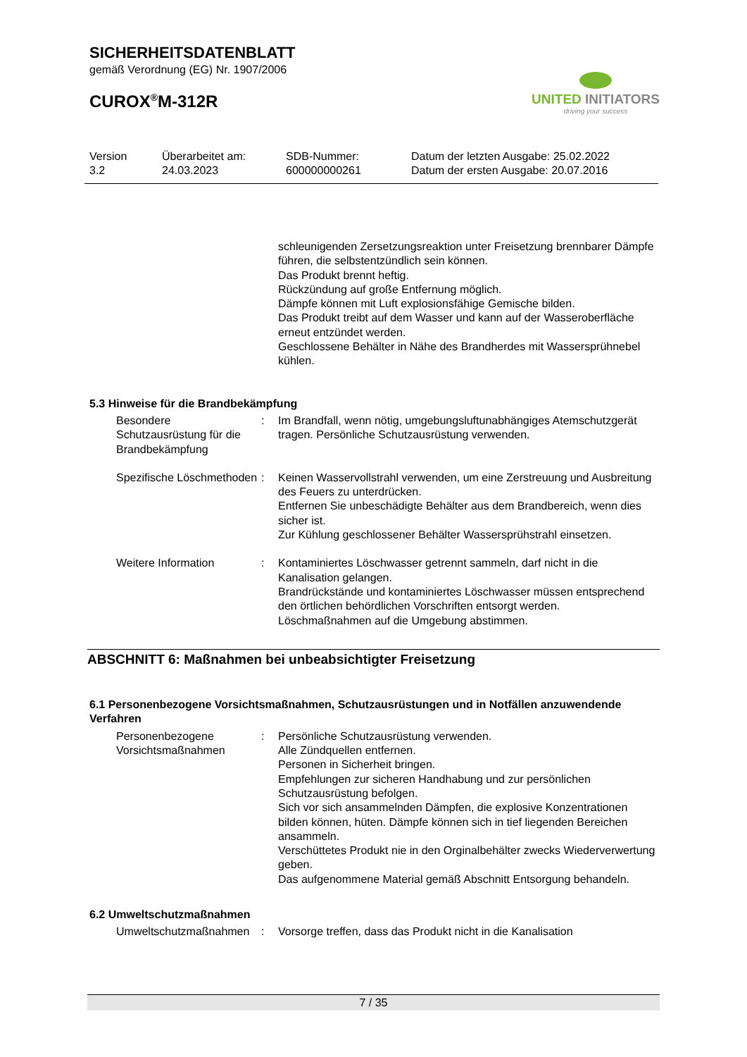SICHERHEITSDATENBLATT
gemäß Verordnung (EG) Nr. 1907/2006
CUROX<sup>®</sup>M-312R
UNITED INITIATORS
driving your success
Version
3.2
Überarbeitet am:
24.03.2023
SDB-Nummer:
600000000261
Datum der letzten Ausgabe: 25.02.2022
Datum der ersten Ausgabe: 20.07.2016
schleunigenden Zersetzungsreaktion unter Freisetzung brennbarer Dämpfe führen, die selbstentzündlich sein können.
Das Produkt brennt heftig.
Rückzündung auf große Entfernung möglich.
Dämpfe können mit Luft explosionsfähige Gemische bilden.
Das Produkt treibt auf dem Wasser und kann auf der Wasseroberfläche erneut entzündet werden.
Geschlossene Behälter in Nähe des Brandherdes mit Wassersprühnebel kühlen.
5.3 Hinweise für die Brandbekämpfung
Besondere Schutzausrüstung für die Brandbekämpfung
: Im Brandfall, wenn nötig, umgebungsluftunabhängiges Atemschutzgerät tragen. Persönliche Schutzausrüstung verwenden.
Spezifische Löschmethoden : Keinen Wasservollstrahl verwenden, um eine Zerstreuung und Ausbreitung des Feuers zu unterdrücken.
Entfernen Sie unbeschädigte Behälter aus dem Brandbereich, wenn dies sicher ist.
Zur Kühlung geschlossener Behälter Wassersprühstrahl einsetzen.
Weitere Information : Kontaminiertes Löschwasser getrennt sammeln, darf nicht in die Kanalisation gelangen.
Brandrückstände und kontaminiertes Löschwasser müssen entsprechend den örtlichen behördlichen Vorschriften entsorgt werden.
Löschmaßnahmen auf die Umgebung abstimmen.
ABSCHNITT 6: Maßnahmen bei unbeabsichtigter Freisetzung
6.1 Personenbezogene Vorsichtsmaßnahmen, Schutzausrüstungen und in Notfällen anzuwendende Verfahren
Personenbezogene Vorsichtsmaßnahmen
: Persönliche Schutzausrüstung verwenden.
Alle Zündquellen entfernen.
Personen in Sicherheit bringen.
Empfehlungen zur sicheren Handhabung und zur persönlichen Schutzausrüstung befolgen.
Sich vor sich ansammelnden Dämpfen, die explosive Konzentrationen bilden können, hüten. Dämpfe können sich in tief liegenden Bereichen ansammeln.
Verschüttetes Produkt nie in den Orginalbehälter zwecks Wiederverwertung geben.
Das aufgenommene Material gemäß Abschnitt Entsorgung behandeln.
6.2 Umweltschutzmaßnahmen
Umweltschutzmaßnahmen : Vorsorge treffen, dass das Produkt nicht in die Kanalisation
7 / 35